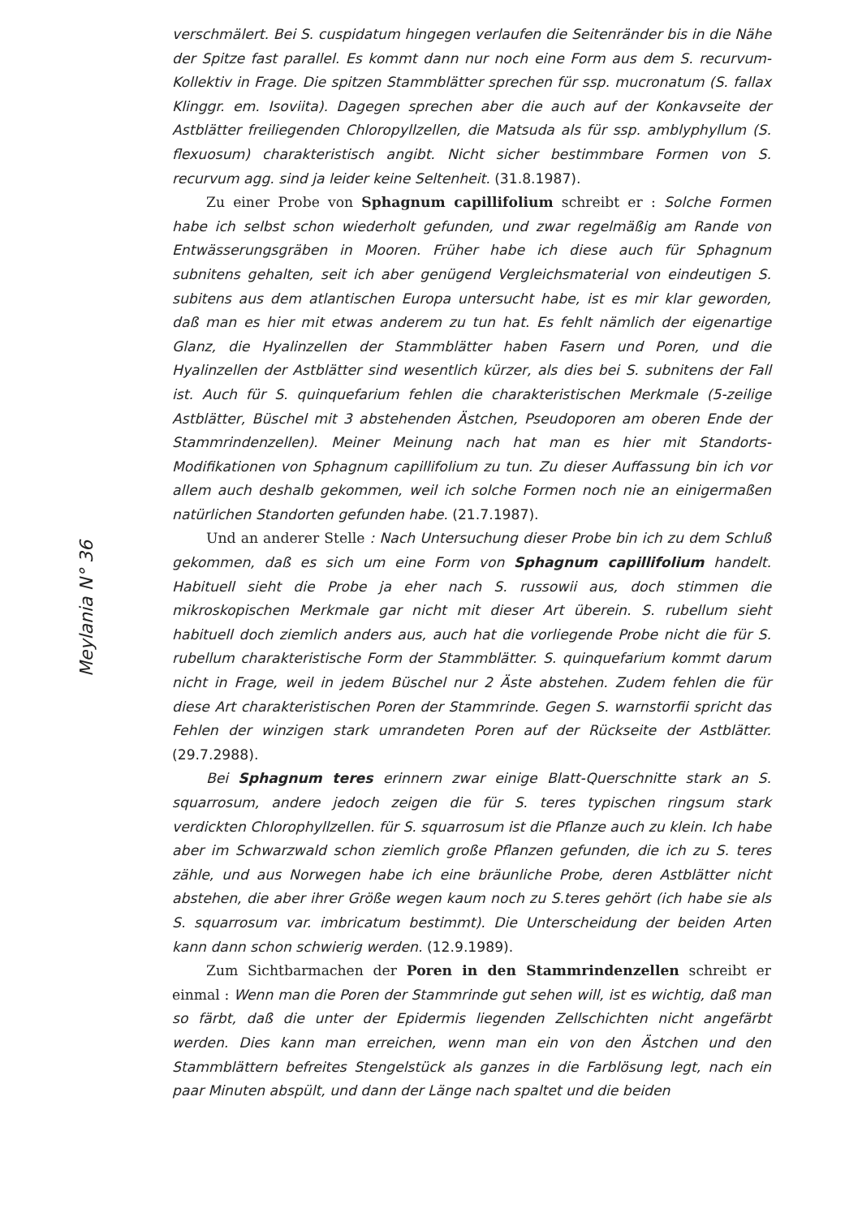Meylania N° 36
verschmälert. Bei S. cuspidatum hingegen verlaufen die Seitenränder bis in die Nähe der Spitze fast parallel. Es kommt dann nur noch eine Form aus dem S. recurvum-Kollektiv in Frage. Die spitzen Stammblätter sprechen für ssp. mucronatum (S. fallax Klinggr. em. Isoviita). Dagegen sprechen aber die auch auf der Konkavseite der Astblätter freiliegenden Chloropyllzellen, die Matsuda als für ssp. amblyphyllum (S. flexuosum) charakteristisch angibt. Nicht sicher bestimmbare Formen von S. recurvum agg. sind ja leider keine Seltenheit. (31.8.1987).
Zu einer Probe von Sphagnum capillifolium schreibt er : Solche Formen habe ich selbst schon wiederholt gefunden, und zwar regelmäßig am Rande von Entwässerungsgräben in Mooren. Früher habe ich diese auch für Sphagnum subnitens gehalten, seit ich aber genügend Vergleichsmaterial von eindeutigen S. subitens aus dem atlantischen Europa untersucht habe, ist es mir klar geworden, daß man es hier mit etwas anderem zu tun hat. Es fehlt nämlich der eigenartige Glanz, die Hyalinzellen der Stammblätter haben Fasern und Poren, und die Hyalinzellen der Astblätter sind wesentlich kürzer, als dies bei S. subnitens der Fall ist. Auch für S. quinquefarium fehlen die charakteristischen Merkmale (5-zeilige Astblätter, Büschel mit 3 abstehenden Ästchen, Pseudoporen am oberen Ende der Stammrindenzellen). Meiner Meinung nach hat man es hier mit Standorts-Modifikationen von Sphagnum capillifolium zu tun. Zu dieser Auffassung bin ich vor allem auch deshalb gekommen, weil ich solche Formen noch nie an einigermaßen natürlichen Standorten gefunden habe. (21.7.1987).
Und an anderer Stelle : Nach Untersuchung dieser Probe bin ich zu dem Schluß gekommen, daß es sich um eine Form von Sphagnum capillifolium handelt. Habituell sieht die Probe ja eher nach S. russowii aus, doch stimmen die mikroskopischen Merkmale gar nicht mit dieser Art überein. S. rubellum sieht habituell doch ziemlich anders aus, auch hat die vorliegende Probe nicht die für S. rubellum charakteristische Form der Stammblätter. S. quinquefarium kommt darum nicht in Frage, weil in jedem Büschel nur 2 Äste abstehen. Zudem fehlen die für diese Art charakteristischen Poren der Stammrinde. Gegen S. warnstorfii spricht das Fehlen der winzigen stark umrandeten Poren auf der Rückseite der Astblätter. (29.7.2988).
Bei Sphagnum teres erinnern zwar einige Blatt-Querschnitte stark an S. squarrosum, andere jedoch zeigen die für S. teres typischen ringsum stark verdickten Chlorophyllzellen. für S. squarrosum ist die Pflanze auch zu klein. Ich habe aber im Schwarzwald schon ziemlich große Pflanzen gefunden, die ich zu S. teres zähle, und aus Norwegen habe ich eine bräunliche Probe, deren Astblätter nicht abstehen, die aber ihrer Größe wegen kaum noch zu S.teres gehört (ich habe sie als S. squarrosum var. imbricatum bestimmt). Die Unterscheidung der beiden Arten kann dann schon schwierig werden. (12.9.1989).
Zum Sichtbarmachen der Poren in den Stammrindenzellen schreibt er einmal : Wenn man die Poren der Stammrinde gut sehen will, ist es wichtig, daß man so färbt, daß die unter der Epidermis liegenden Zellschichten nicht angefärbt werden. Dies kann man erreichen, wenn man ein von den Ästchen und den Stammblättern befreites Stengelstück als ganzes in die Farblösung legt, nach ein paar Minuten abspült, und dann der Länge nach spaltet und die beiden